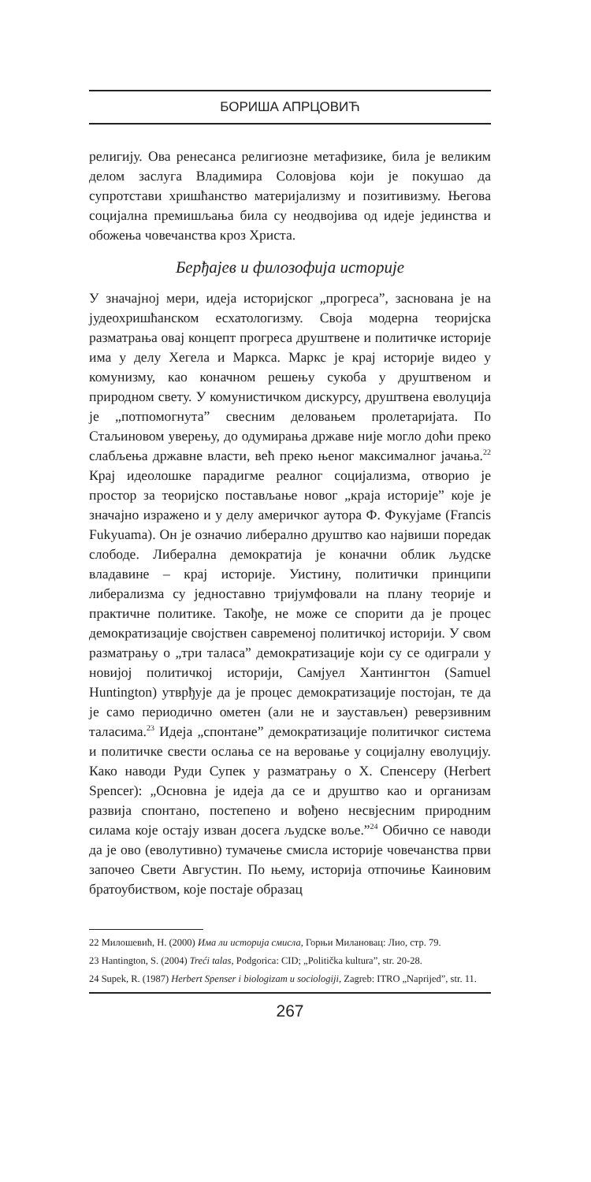БОРИША АПРЦОВИЋ
религију. Ова ренесанса религиозне метафизике, била је великим делом заслуга Владимира Соловјова који је покушао да супротстави хришћанство материјализму и позитивизму. Његова социјална премишљања била су неодвојива од идеје јединства и обожења човечанства кроз Христа.
Берђајев и филозофија историје
У значајној мери, идеја историјског „прогреса”, заснована је на јудеохришћанском есхатологизму. Своја модерна теоријска разматрања овај концепт прогреса друштвене и политичке историје има у делу Хегела и Маркса. Маркс је крај историје видео у комунизму, као коначном решењу сукоба у друштвеном и природном свету. У комунистичком дискурсу, друштвена еволуција је „потпомогнута” свесним деловањем пролетаријата. По Стаљиновом уверењу, до одумирања државе није могло доћи преко слабљења државне власти, већ преко њеног максималног јачања.<sup>22</sup> Крај идеолошке парадигме реалног социјализма, отворио је простор за теоријско постављање новог „краја историје” које је значајно изражено и у делу америчког аутора Ф. Фукујаме (Francis Fukyuama). Он је означио либерално друштво као највиши поредак слободе. Либерална демократија је коначни облик људске владавине – крај историје. Уистину, политички принципи либерализма су једноставно тријумфовали на плану теорије и практичне политике. Такође, не може се спорити да је процес демократизације својствен савременој политичкој историји. У свом разматрању о „три таласа” демократизације који су се одиграли у новијој политичкој историји, Самјуел Хантингтон (Samuel Huntington) утврђује да је процес демократизације постојан, те да је само периодично ометен (али не и заустављен) реверзивним таласима.<sup>23</sup> Идеја „спонтане” демократизације политичког система и политичке свести ослања се на веровање у социјалну еволуцију. Како наводи Руди Супек у разматрању о Х. Спенсеру (Herbert Spencer): „Основна је идеја да се и друштво као и организам развија спонтано, постепено и вођено несвјесним природним силама које остају изван досега људске воље.”<sup>24</sup> Обично се наводи да је ово (еволутивно) тумачење смисла историје човечанства први започео Свети Августин. По њему, историја отпочиње Каиновим братоубиством, које постаје образац
22 Милошевић, Н. (2000) Има ли историја смисла, Горњи Милановац: Лио, стр. 79.
23 Hantington, S. (2004) Treći talas, Podgorica: CID; „Politička kultura”, str. 20-28.
24 Supek, R. (1987) Herbert Spenser i biologizam u sociologiji, Zagreb: ITRO „Naprijed”, str. 11.
267